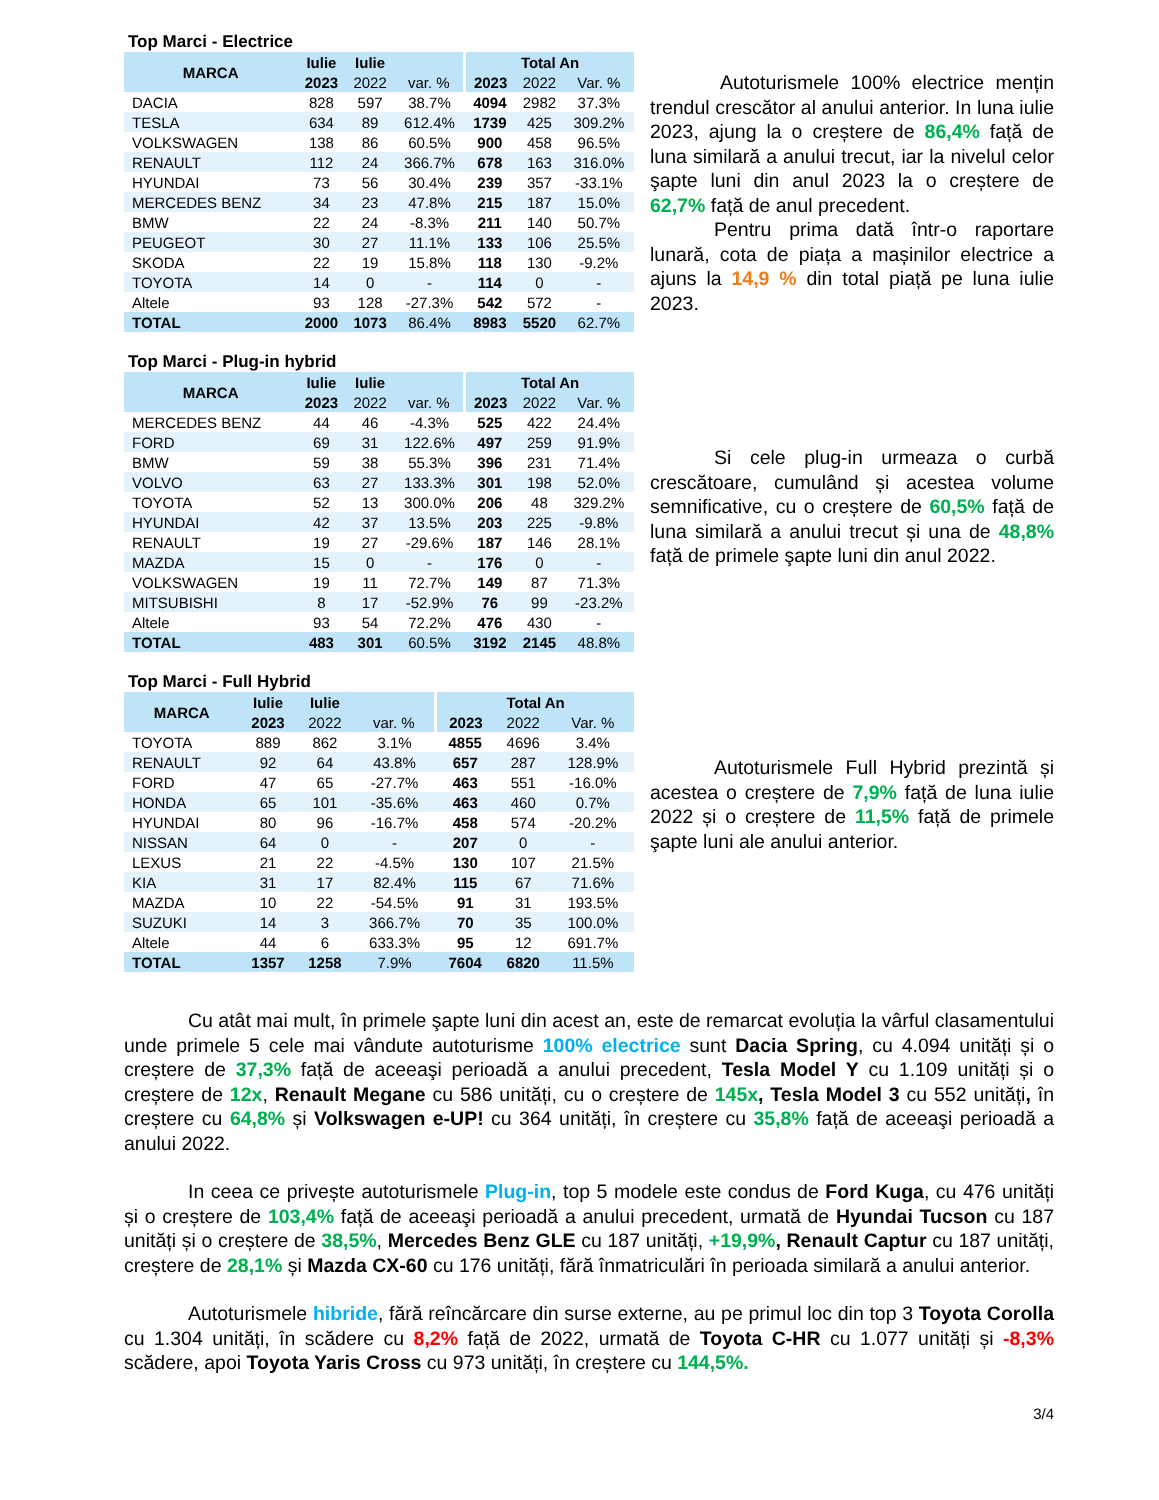Top Marci - Electrice
| MARCA | Iulie | Iulie | | Total An | | |
| --- | --- | --- | --- | --- | --- | --- |
| | 2023 | 2022 | var. % | 2023 | 2022 | Var. % |
| DACIA | 828 | 597 | 38.7% | 4094 | 2982 | 37.3% |
| TESLA | 634 | 89 | 612.4% | 1739 | 425 | 309.2% |
| VOLKSWAGEN | 138 | 86 | 60.5% | 900 | 458 | 96.5% |
| RENAULT | 112 | 24 | 366.7% | 678 | 163 | 316.0% |
| HYUNDAI | 73 | 56 | 30.4% | 239 | 357 | -33.1% |
| MERCEDES BENZ | 34 | 23 | 47.8% | 215 | 187 | 15.0% |
| BMW | 22 | 24 | -8.3% | 211 | 140 | 50.7% |
| PEUGEOT | 30 | 27 | 11.1% | 133 | 106 | 25.5% |
| SKODA | 22 | 19 | 15.8% | 118 | 130 | -9.2% |
| TOYOTA | 14 | 0 | - | 114 | 0 | - |
| Altele | 93 | 128 | -27.3% | 542 | 572 | - |
| TOTAL | 2000 | 1073 | 86.4% | 8983 | 5520 | 62.7% |
Autoturismele 100% electrice mențin trendul crescător al anului anterior. In luna iulie 2023, ajung la o creștere de 86,4% față de luna similară a anului trecut, iar la nivelul celor şapte luni din anul 2023 la o creștere de 62,7% față de anul precedent.
Pentru prima dată într-o raportare lunară, cota de piața a mașinilor electrice a ajuns la 14,9 % din total piață pe luna iulie 2023.
Top Marci - Plug-in hybrid
| MARCA | Iulie | Iulie | | Total An | | |
| --- | --- | --- | --- | --- | --- | --- |
| | 2023 | 2022 | var. % | 2023 | 2022 | Var. % |
| MERCEDES BENZ | 44 | 46 | -4.3% | 525 | 422 | 24.4% |
| FORD | 69 | 31 | 122.6% | 497 | 259 | 91.9% |
| BMW | 59 | 38 | 55.3% | 396 | 231 | 71.4% |
| VOLVO | 63 | 27 | 133.3% | 301 | 198 | 52.0% |
| TOYOTA | 52 | 13 | 300.0% | 206 | 48 | 329.2% |
| HYUNDAI | 42 | 37 | 13.5% | 203 | 225 | -9.8% |
| RENAULT | 19 | 27 | -29.6% | 187 | 146 | 28.1% |
| MAZDA | 15 | 0 | - | 176 | 0 | - |
| VOLKSWAGEN | 19 | 11 | 72.7% | 149 | 87 | 71.3% |
| MITSUBISHI | 8 | 17 | -52.9% | 76 | 99 | -23.2% |
| Altele | 93 | 54 | 72.2% | 476 | 430 | - |
| TOTAL | 483 | 301 | 60.5% | 3192 | 2145 | 48.8% |
Si cele plug-in urmeaza o curbă crescătoare, cumulând și acestea volume semnificative, cu o creștere de 60,5% față de luna similară a anului trecut și una de 48,8% față de primele şapte luni din anul 2022.
Top Marci - Full Hybrid
| MARCA | Iulie | Iulie | | Total An | | |
| --- | --- | --- | --- | --- | --- | --- |
| | 2023 | 2022 | var. % | 2023 | 2022 | Var. % |
| TOYOTA | 889 | 862 | 3.1% | 4855 | 4696 | 3.4% |
| RENAULT | 92 | 64 | 43.8% | 657 | 287 | 128.9% |
| FORD | 47 | 65 | -27.7% | 463 | 551 | -16.0% |
| HONDA | 65 | 101 | -35.6% | 463 | 460 | 0.7% |
| HYUNDAI | 80 | 96 | -16.7% | 458 | 574 | -20.2% |
| NISSAN | 64 | 0 | - | 207 | 0 | - |
| LEXUS | 21 | 22 | -4.5% | 130 | 107 | 21.5% |
| KIA | 31 | 17 | 82.4% | 115 | 67 | 71.6% |
| MAZDA | 10 | 22 | -54.5% | 91 | 31 | 193.5% |
| SUZUKI | 14 | 3 | 366.7% | 70 | 35 | 100.0% |
| Altele | 44 | 6 | 633.3% | 95 | 12 | 691.7% |
| TOTAL | 1357 | 1258 | 7.9% | 7604 | 6820 | 11.5% |
Autoturismele Full Hybrid prezintă și acestea o creștere de 7,9% față de luna iulie 2022 și o creștere de 11,5% față de primele şapte luni ale anului anterior.
Cu atât mai mult, în primele şapte luni din acest an, este de remarcat evoluția la vârful clasamentului unde primele 5 cele mai vândute autoturisme 100% electrice sunt Dacia Spring, cu 4.094 unități și o creștere de 37,3% față de aceeaşi perioadă a anului precedent, Tesla Model Y cu 1.109 unități și o creștere de 12x, Renault Megane cu 586 unități, cu o creștere de 145x, Tesla Model 3 cu 552 unități, în creștere cu 64,8% și Volkswagen e-UP! cu 364 unități, în creștere cu 35,8% față de aceeaşi perioadă a anului 2022.
In ceea ce privește autoturismele Plug-in, top 5 modele este condus de Ford Kuga, cu 476 unități și o creștere de 103,4% față de aceeaşi perioadă a anului precedent, urmată de Hyundai Tucson cu 187 unități și o creștere de 38,5%, Mercedes Benz GLE cu 187 unități, +19,9%, Renault Captur cu 187 unități, creștere de 28,1% și Mazda CX-60 cu 176 unități, fără înmatriculări în perioada similară a anului anterior.
Autoturismele hibride, fără reîncărcare din surse externe, au pe primul loc din top 3 Toyota Corolla cu 1.304 unități, în scădere cu 8,2% față de 2022, urmată de Toyota C-HR cu 1.077 unități și -8,3% scădere, apoi Toyota Yaris Cross cu 973 unități, în creștere cu 144,5%.
3/4